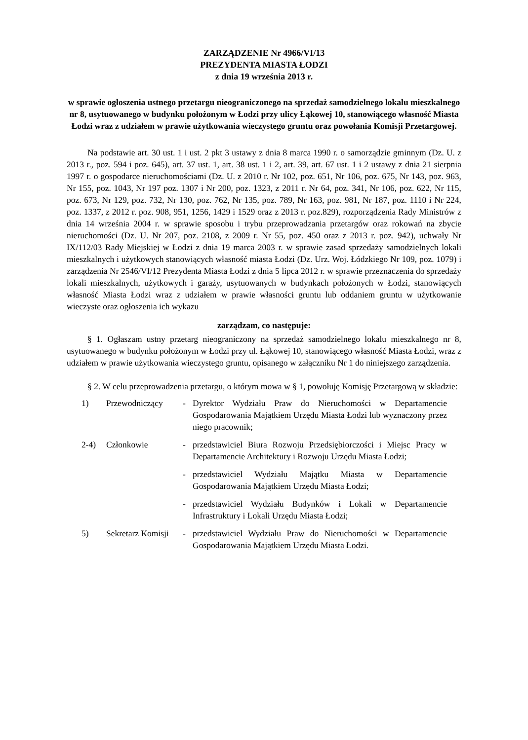ZARZĄDZENIE Nr 4966/VI/13
PREZYDENTA MIASTA ŁODZI
z dnia 19 września 2013 r.
w sprawie ogłoszenia ustnego przetargu nieograniczonego na sprzedaż samodzielnego lokalu mieszkalnego nr 8, usytuowanego w budynku położonym w Łodzi przy ulicy Łąkowej 10, stanowiącego własność Miasta Łodzi wraz z udziałem w prawie użytkowania wieczystego gruntu oraz powołania Komisji Przetargowej.
Na podstawie art. 30 ust. 1 i ust. 2 pkt 3 ustawy z dnia 8 marca 1990 r. o samorządzie gminnym (Dz. U. z 2013 r., poz. 594 i poz. 645), art. 37 ust. 1, art. 38 ust. 1 i 2, art. 39, art. 67 ust. 1 i 2 ustawy z dnia 21 sierpnia 1997 r. o gospodarce nieruchomościami (Dz. U. z 2010 r. Nr 102, poz. 651, Nr 106, poz. 675, Nr 143, poz. 963, Nr 155, poz. 1043, Nr 197 poz. 1307 i Nr 200, poz. 1323, z 2011 r. Nr 64, poz. 341, Nr 106, poz. 622, Nr 115, poz. 673, Nr 129, poz. 732, Nr 130, poz. 762, Nr 135, poz. 789, Nr 163, poz. 981, Nr 187, poz. 1110 i Nr 224, poz. 1337, z 2012 r. poz. 908, 951, 1256, 1429 i 1529 oraz z 2013 r. poz.829), rozporządzenia Rady Ministrów z dnia 14 września 2004 r. w sprawie sposobu i trybu przeprowadzania przetargów oraz rokowań na zbycie nieruchomości (Dz. U. Nr 207, poz. 2108, z 2009 r. Nr 55, poz. 450 oraz z 2013 r. poz. 942), uchwały Nr IX/112/03 Rady Miejskiej w Łodzi z dnia 19 marca 2003 r. w sprawie zasad sprzedaży samodzielnych lokali mieszkalnych i użytkowych stanowiących własność miasta Łodzi (Dz. Urz. Woj. Łódzkiego Nr 109, poz. 1079) i zarządzenia Nr 2546/VI/12 Prezydenta Miasta Łodzi z dnia 5 lipca 2012 r. w sprawie przeznaczenia do sprzedaży lokali mieszkalnych, użytkowych i garaży, usytuowanych w budynkach położonych w Łodzi, stanowiących własność Miasta Łodzi wraz z udziałem w prawie własności gruntu lub oddaniem gruntu w użytkowanie wieczyste oraz ogłoszenia ich wykazu
zarządzam, co następuje:
§ 1. Ogłaszam ustny przetarg nieograniczony na sprzedaż samodzielnego lokalu mieszkalnego nr 8, usytuowanego w budynku położonym w Łodzi przy ul. Łąkowej 10, stanowiącego własność Miasta Łodzi, wraz z udziałem w prawie użytkowania wieczystego gruntu, opisanego w załączniku Nr 1 do niniejszego zarządzenia.
§ 2. W celu przeprowadzenia przetargu, o którym mowa w § 1, powołuję Komisję Przetargową w składzie:
| 1) | Przewodniczący | - | Dyrektor Wydziału Praw do Nieruchomości w Departamencie Gospodarowania Majątkiem Urzędu Miasta Łodzi lub wyznaczony przez niego pracownik; |
| 2-4) | Członkowie | - | przedstawiciel Biura Rozwoju Przedsiębiorczości i Miejsc Pracy w Departamencie Architektury i Rozwoju Urzędu Miasta Łodzi; |
| | | - | przedstawiciel Wydziału Majątku Miasta w Departamencie Gospodarowania Majątkiem Urzędu Miasta Łodzi; |
| | | - | przedstawiciel Wydziału Budynków i Lokali w Departamencie Infrastruktury i Lokali Urzędu Miasta Łodzi; |
| 5) | Sekretarz Komisji | - | przedstawiciel Wydziału Praw do Nieruchomości w Departamencie Gospodarowania Majątkiem Urzędu Miasta Łodzi. |